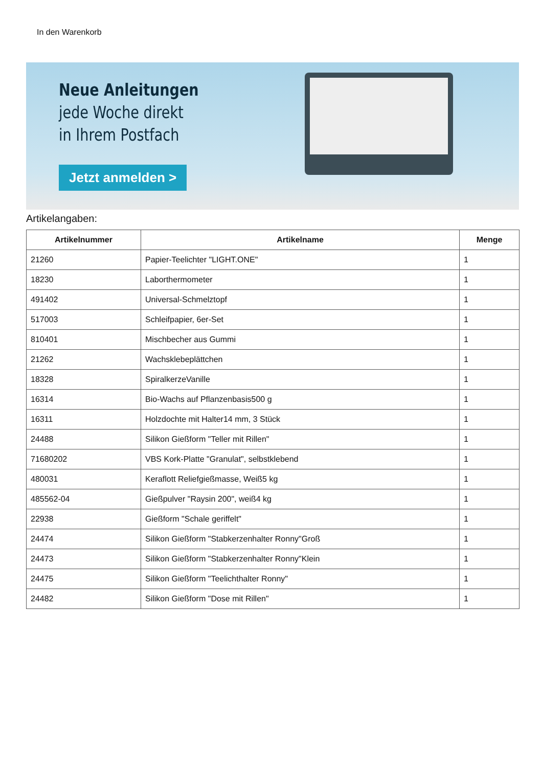In den Warenkorb
Neue Anleitungen
jede Woche direkt
in Ihrem Postfach
Jetzt anmelden >
Artikelangaben:
| Artikelnummer | Artikelname | Menge |
| --- | --- | --- |
| 21260 | Papier-Teelichter "LIGHT.ONE" | 1 |
| 18230 | Laborthermometer | 1 |
| 491402 | Universal-Schmelztopf | 1 |
| 517003 | Schleifpapier, 6er-Set | 1 |
| 810401 | Mischbecher aus Gummi | 1 |
| 21262 | Wachsklebeplättchen | 1 |
| 18328 | SpiralkerzeVanille | 1 |
| 16314 | Bio-Wachs auf Pflanzenbasis500 g | 1 |
| 16311 | Holzdochte mit Halter14 mm, 3 Stück | 1 |
| 24488 | Silikon Gießform "Teller mit Rillen" | 1 |
| 71680202 | VBS Kork-Platte "Granulat", selbstklebend | 1 |
| 480031 | Keraflott Reliefgießmasse, Weiß5 kg | 1 |
| 485562-04 | Gießpulver "Raysin 200", weiß4 kg | 1 |
| 22938 | Gießform "Schale geriffelt" | 1 |
| 24474 | Silikon Gießform "Stabkerzenhalter Ronny"Groß | 1 |
| 24473 | Silikon Gießform "Stabkerzenhalter Ronny"Klein | 1 |
| 24475 | Silikon Gießform "Teelichthalter Ronny" | 1 |
| 24482 | Silikon Gießform "Dose mit Rillen" | 1 |